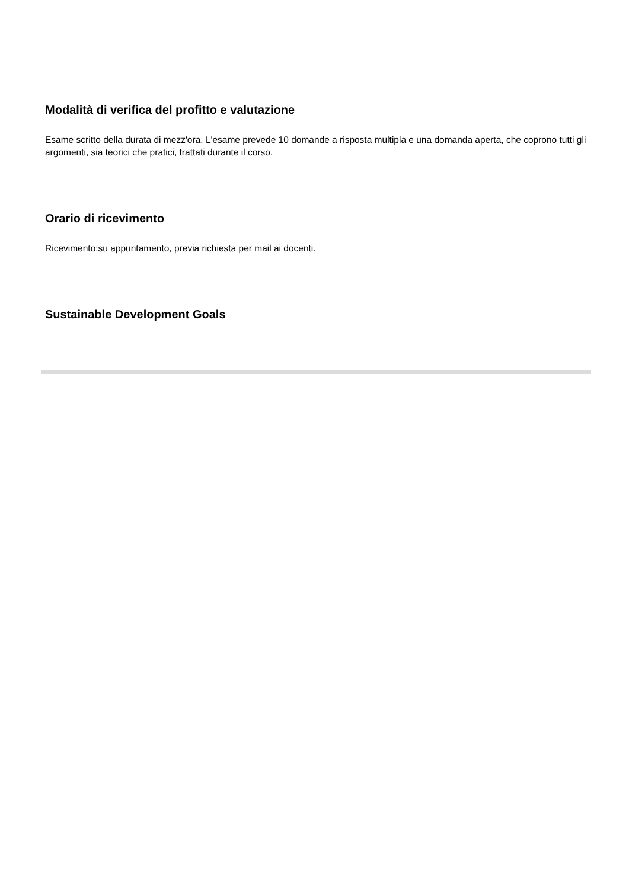Modalità di verifica del profitto e valutazione
Esame scritto della durata di mezz'ora. L'esame prevede 10 domande a risposta multipla e una domanda aperta, che coprono tutti gli argomenti, sia teorici che pratici, trattati durante il corso.
Orario di ricevimento
Ricevimento:su appuntamento, previa richiesta per mail ai docenti.
Sustainable Development Goals